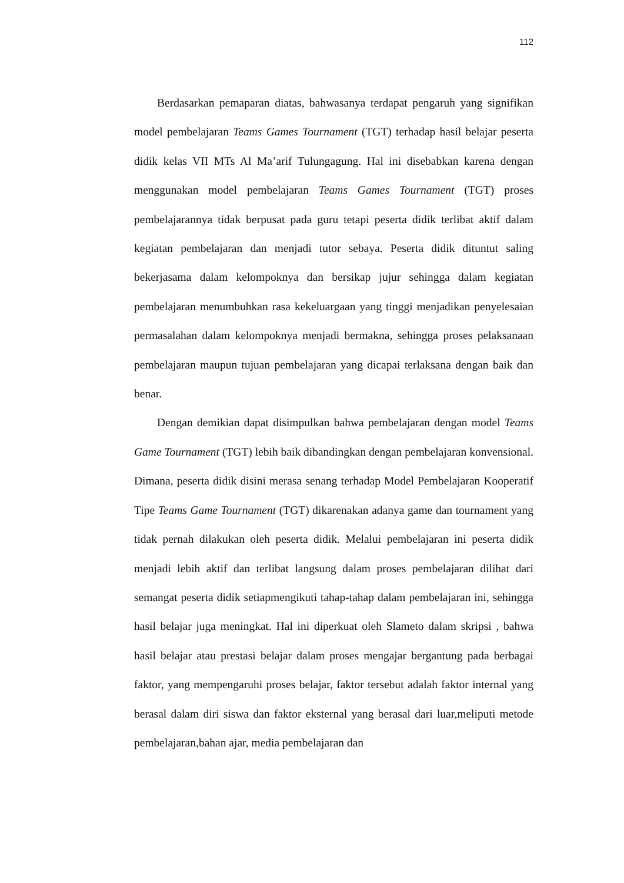112
Berdasarkan pemaparan diatas, bahwasanya terdapat pengaruh yang signifikan model pembelajaran Teams Games Tournament (TGT) terhadap hasil belajar peserta didik kelas VII MTs Al Ma’arif Tulungagung. Hal ini disebabkan karena dengan menggunakan model pembelajaran Teams Games Tournament (TGT) proses pembelajarannya tidak berpusat pada guru tetapi peserta didik terlibat aktif dalam kegiatan pembelajaran dan menjadi tutor sebaya. Peserta didik dituntut saling bekerjasama dalam kelompoknya dan bersikap jujur sehingga dalam kegiatan pembelajaran menumbuhkan rasa kekeluargaan yang tinggi menjadikan penyelesaian permasalahan dalam kelompoknya menjadi bermakna, sehingga proses pelaksanaan pembelajaran maupun tujuan pembelajaran yang dicapai terlaksana dengan baik dan benar.
Dengan demikian dapat disimpulkan bahwa pembelajaran dengan model Teams Game Tournament (TGT) lebih baik dibandingkan dengan pembelajaran konvensional. Dimana, peserta didik disini merasa senang terhadap Model Pembelajaran Kooperatif Tipe Teams Game Tournament (TGT) dikarenakan adanya game dan tournament yang tidak pernah dilakukan oleh peserta didik. Melalui pembelajaran ini peserta didik menjadi lebih aktif dan terlibat langsung dalam proses pembelajaran dilihat dari semangat peserta didik setiapmengikuti tahap-tahap dalam pembelajaran ini, sehingga hasil belajar juga meningkat. Hal ini diperkuat oleh Slameto dalam skripsi , bahwa hasil belajar atau prestasi belajar dalam proses mengajar bergantung pada berbagai faktor, yang mempengaruhi proses belajar, faktor tersebut adalah faktor internal yang berasal dalam diri siswa dan faktor eksternal yang berasal dari luar,meliputi metode pembelajaran,bahan ajar, media pembelajaran dan